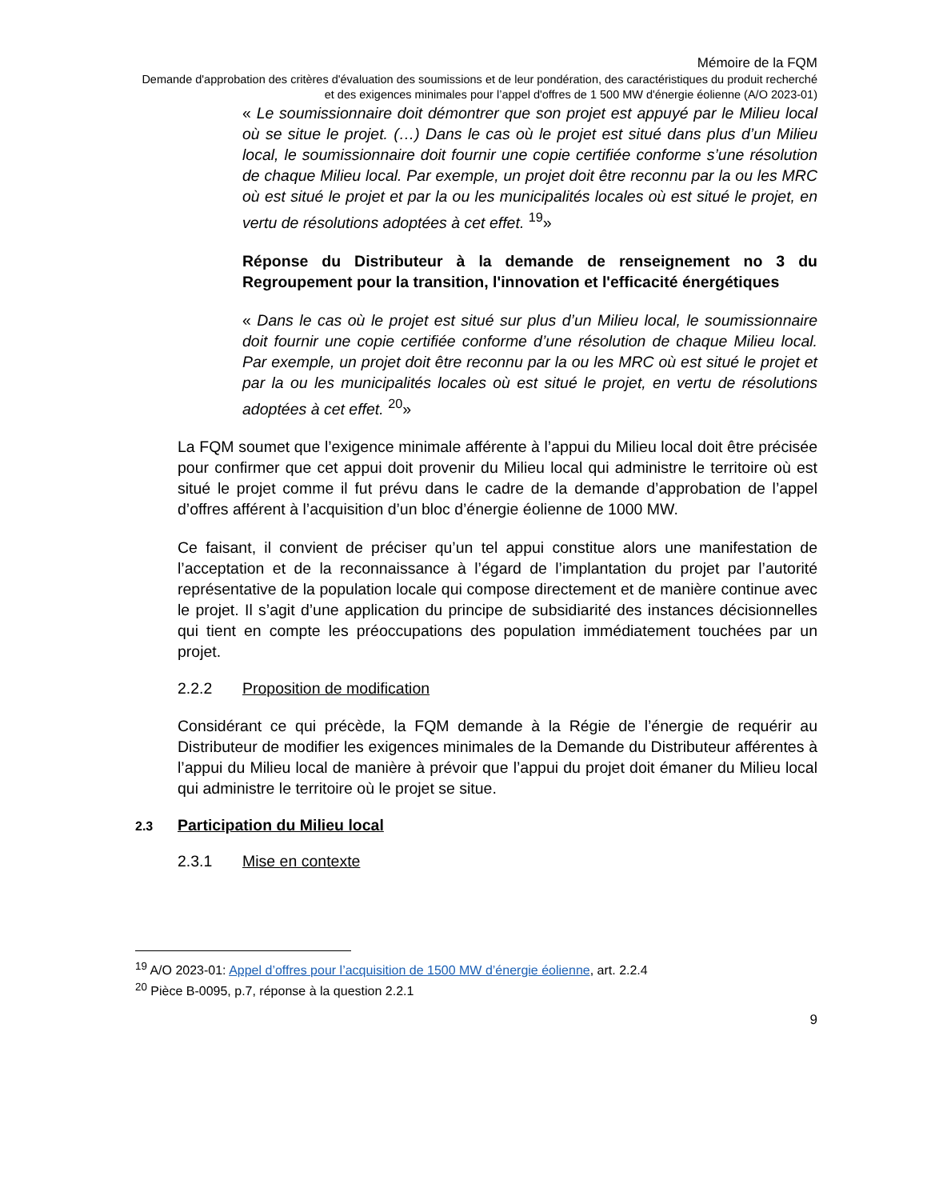Mémoire de la FQM
Demande d'approbation des critères d'évaluation des soumissions et de leur pondération, des caractéristiques du produit recherché et des exigences minimales pour l’appel d'offres de 1 500 MW d'énergie éolienne (A/O 2023-01)
« Le soumissionnaire doit démontrer que son projet est appuyé par le Milieu local où se situe le projet. (…) Dans le cas où le projet est situé dans plus d’un Milieu local, le soumissionnaire doit fournir une copie certifiée conforme s’une résolution de chaque Milieu local. Par exemple, un projet doit être reconnu par la ou les MRC où est situé le projet et par la ou les municipalités locales où est situé le projet, en vertu de résolutions adoptées à cet effet. <sup>19</sup>»
Réponse du Distributeur à la demande de renseignement no 3 du Regroupement pour la transition, l'innovation et l'efficacité énergétiques
« Dans le cas où le projet est situé sur plus d’un Milieu local, le soumissionnaire doit fournir une copie certifiée conforme d’une résolution de chaque Milieu local. Par exemple, un projet doit être reconnu par la ou les MRC où est situé le projet et par la ou les municipalités locales où est situé le projet, en vertu de résolutions adoptées à cet effet. <sup>20</sup>»
La FQM soumet que l’exigence minimale afférente à l’appui du Milieu local doit être précisée pour confirmer que cet appui doit provenir du Milieu local qui administre le territoire où est situé le projet comme il fut prévu dans le cadre de la demande d’approbation de l’appel d’offres afférent à l’acquisition d’un bloc d’énergie éolienne de 1000 MW.
Ce faisant, il convient de préciser qu’un tel appui constitue alors une manifestation de l’acceptation et de la reconnaissance à l’égard de l’implantation du projet par l’autorité représentative de la population locale qui compose directement et de manière continue avec le projet. Il s’agit d’une application du principe de subsidiarité des instances décisionnelles qui tient en compte les préoccupations des population immédiatement touchées par un projet.
2.2.2 Proposition de modification
Considérant ce qui précède, la FQM demande à la Régie de l’énergie de requérir au Distributeur de modifier les exigences minimales de la Demande du Distributeur afférentes à l’appui du Milieu local de manière à prévoir que l’appui du projet doit émaner du Milieu local qui administre le territoire où le projet se situe.
2.3 Participation du Milieu local
2.3.1 Mise en contexte
<sup>19</sup> A/O 2023-01: Appel d’offres pour l’acquisition de 1500 MW d’énergie éolienne, art. 2.2.4
<sup>20</sup> Pièce B-0095, p.7, réponse à la question 2.2.1
9